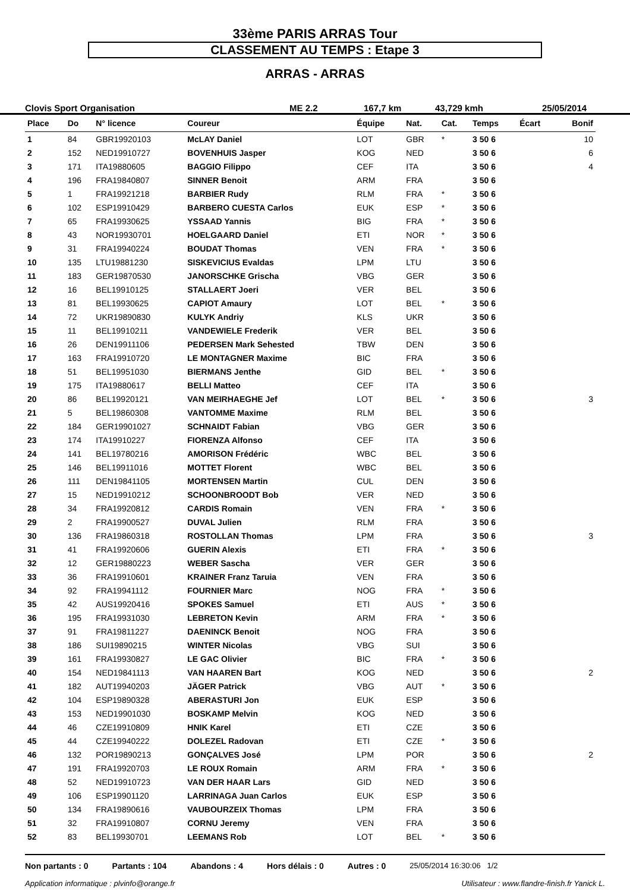33ème PARIS ARRAS Tour
CLASSEMENT AU TEMPS : Etape 3
ARRAS - ARRAS
Clovis Sport Organisation ME 2.2 167,7 km 43,729 kmh 25/05/2014
| Place | Do | N° licence | Coureur | Équipe | Nat. | Cat. | Temps | Écart | Bonif |
| --- | --- | --- | --- | --- | --- | --- | --- | --- | --- |
| 1 | 84 | GBR19920103 | McLAY Daniel | LOT | GBR | * | 3 50 6 | | 10 |
| 2 | 152 | NED19910727 | BOVENHUIS Jasper | KOG | NED | | 3 50 6 | | 6 |
| 3 | 171 | ITA19880605 | BAGGIO Filippo | CEF | ITA | | 3 50 6 | | 4 |
| 4 | 196 | FRA19840807 | SINNER Benoit | ARM | FRA | | 3 50 6 | | |
| 5 | 1 | FRA19921218 | BARBIER Rudy | RLM | FRA | * | 3 50 6 | | |
| 6 | 102 | ESP19910429 | BARBERO CUESTA Carlos | EUK | ESP | * | 3 50 6 | | |
| 7 | 65 | FRA19930625 | YSSAAD Yannis | BIG | FRA | * | 3 50 6 | | |
| 8 | 43 | NOR19930701 | HOELGAARD Daniel | ETI | NOR | * | 3 50 6 | | |
| 9 | 31 | FRA19940224 | BOUDAT Thomas | VEN | FRA | * | 3 50 6 | | |
| 10 | 135 | LTU19881230 | SISKEVICIUS Evaldas | LPM | LTU | | 3 50 6 | | |
| 11 | 183 | GER19870530 | JANORSCHKE Grischa | VBG | GER | | 3 50 6 | | |
| 12 | 16 | BEL19910125 | STALLAERT Joeri | VER | BEL | | 3 50 6 | | |
| 13 | 81 | BEL19930625 | CAPIOT Amaury | LOT | BEL | * | 3 50 6 | | |
| 14 | 72 | UKR19890830 | KULYK Andriy | KLS | UKR | | 3 50 6 | | |
| 15 | 11 | BEL19910211 | VANDEWIELE Frederik | VER | BEL | | 3 50 6 | | |
| 16 | 26 | DEN19911106 | PEDERSEN Mark Sehested | TBW | DEN | | 3 50 6 | | |
| 17 | 163 | FRA19910720 | LE MONTAGNER Maxime | BIC | FRA | | 3 50 6 | | |
| 18 | 51 | BEL19951030 | BIERMANS Jenthe | GID | BEL | * | 3 50 6 | | |
| 19 | 175 | ITA19880617 | BELLI Matteo | CEF | ITA | | 3 50 6 | | |
| 20 | 86 | BEL19920121 | VAN MEIRHAEGHE Jef | LOT | BEL | * | 3 50 6 | | 3 |
| 21 | 5 | BEL19860308 | VANTOMME Maxime | RLM | BEL | | 3 50 6 | | |
| 22 | 184 | GER19901027 | SCHNAIDT Fabian | VBG | GER | | 3 50 6 | | |
| 23 | 174 | ITA19910227 | FIORENZA Alfonso | CEF | ITA | | 3 50 6 | | |
| 24 | 141 | BEL19780216 | AMORISON Frédéric | WBC | BEL | | 3 50 6 | | |
| 25 | 146 | BEL19911016 | MOTTET Florent | WBC | BEL | | 3 50 6 | | |
| 26 | 111 | DEN19841105 | MORTENSEN Martin | CUL | DEN | | 3 50 6 | | |
| 27 | 15 | NED19910212 | SCHOONBROODT Bob | VER | NED | | 3 50 6 | | |
| 28 | 34 | FRA19920812 | CARDIS Romain | VEN | FRA | * | 3 50 6 | | |
| 29 | 2 | FRA19900527 | DUVAL Julien | RLM | FRA | | 3 50 6 | | |
| 30 | 136 | FRA19860318 | ROSTOLLAN Thomas | LPM | FRA | | 3 50 6 | | 3 |
| 31 | 41 | FRA19920606 | GUERIN Alexis | ETI | FRA | * | 3 50 6 | | |
| 32 | 12 | GER19880223 | WEBER Sascha | VER | GER | | 3 50 6 | | |
| 33 | 36 | FRA19910601 | KRAINER Franz Taruia | VEN | FRA | | 3 50 6 | | |
| 34 | 92 | FRA19941112 | FOURNIER Marc | NOG | FRA | * | 3 50 6 | | |
| 35 | 42 | AUS19920416 | SPOKES Samuel | ETI | AUS | * | 3 50 6 | | |
| 36 | 195 | FRA19931030 | LEBRETON Kevin | ARM | FRA | * | 3 50 6 | | |
| 37 | 91 | FRA19811227 | DAENINCK Benoit | NOG | FRA | | 3 50 6 | | |
| 38 | 186 | SUI19890215 | WINTER Nicolas | VBG | SUI | | 3 50 6 | | |
| 39 | 161 | FRA19930827 | LE GAC Olivier | BIC | FRA | * | 3 50 6 | | |
| 40 | 154 | NED19841113 | VAN HAAREN Bart | KOG | NED | | 3 50 6 | | 2 |
| 41 | 182 | AUT19940203 | JÄGER Patrick | VBG | AUT | * | 3 50 6 | | |
| 42 | 104 | ESP19890328 | ABERASTURI Jon | EUK | ESP | | 3 50 6 | | |
| 43 | 153 | NED19901030 | BOSKAMP Melvin | KOG | NED | | 3 50 6 | | |
| 44 | 46 | CZE19910809 | HNIK Karel | ETI | CZE | | 3 50 6 | | |
| 45 | 44 | CZE19940222 | DOLEZEL Radovan | ETI | CZE | * | 3 50 6 | | |
| 46 | 132 | POR19890213 | GONÇALVES José | LPM | POR | | 3 50 6 | | 2 |
| 47 | 191 | FRA19920703 | LE ROUX Romain | ARM | FRA | * | 3 50 6 | | |
| 48 | 52 | NED19910723 | VAN DER HAAR Lars | GID | NED | | 3 50 6 | | |
| 49 | 106 | ESP19901120 | LARRINAGA Juan Carlos | EUK | ESP | | 3 50 6 | | |
| 50 | 134 | FRA19890616 | VAUBOURZEIX Thomas | LPM | FRA | | 3 50 6 | | |
| 51 | 32 | FRA19910807 | CORNU Jeremy | VEN | FRA | | 3 50 6 | | |
| 52 | 83 | BEL19930701 | LEEMANS Rob | LOT | BEL | * | 3 50 6 | | |
Non partants : 0 Partants : 104 Abandons : 4 Hors délais : 0 Autres : 0 25/05/2014 16:30:06 1/2
Application informatique : plvinfo@orange.fr Utilisateur : www.flandre-finish.fr Yanick L.